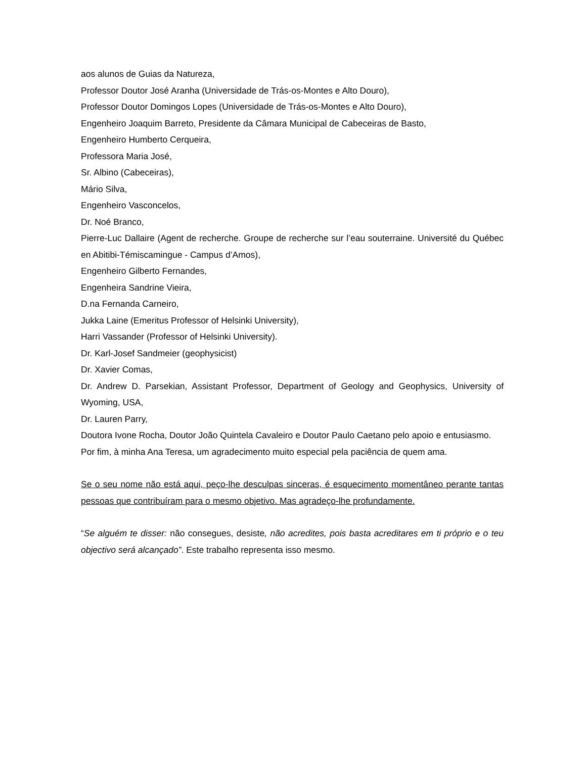aos alunos de Guias da Natureza,
Professor Doutor José Aranha (Universidade de Trás-os-Montes e Alto Douro),
Professor Doutor Domingos Lopes (Universidade de Trás-os-Montes e Alto Douro),
Engenheiro Joaquim Barreto, Presidente da Câmara Municipal de Cabeceiras de Basto,
Engenheiro Humberto Cerqueira,
Professora Maria José,
Sr. Albino (Cabeceiras),
Mário Silva,
Engenheiro Vasconcelos,
Dr. Noé Branco,
Pierre-Luc Dallaire (Agent de recherche. Groupe de recherche sur l’eau souterraine. Université du Québec en Abitibi-Témiscamingue - Campus d’Amos),
Engenheiro Gilberto Fernandes,
Engenheira Sandrine Vieira,
D.na Fernanda Carneiro,
Jukka Laine (Emeritus Professor of Helsinki University),
Harri Vassander (Professor of Helsinki University).
Dr. Karl-Josef Sandmeier (geophysicist)
Dr. Xavier Comas,
Dr. Andrew D. Parsekian, Assistant Professor, Department of Geology and Geophysics, University of Wyoming, USA,
Dr. Lauren Parry,
Doutora Ivone Rocha, Doutor João Quintela Cavaleiro e Doutor Paulo Caetano pelo apoio e entusiasmo.
Por fim, à minha Ana Teresa, um agradecimento muito especial pela paciência de quem ama.
Se o seu nome não está aqui, peço-lhe desculpas sinceras, é esquecimento momentâneo perante tantas pessoas que contribuíram para o mesmo objetivo. Mas agradeço-lhe profundamente.
“Se alguém te disser: não consegues, desiste, não acredites, pois basta acreditares em ti próprio e o teu objectivo será alcançado”. Este trabalho representa isso mesmo.